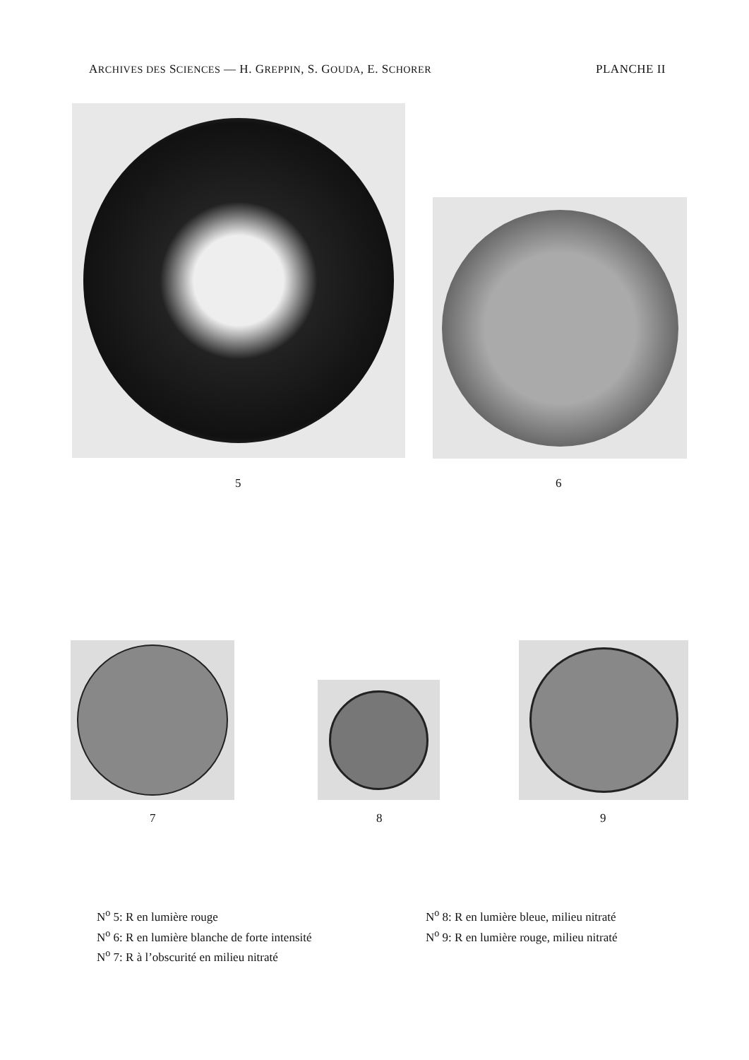ARCHIVES DES SCIENCES — H. GREPPIN, S. GOUDA, E. SCHORER PLANCHE II
5 6
7 8 9
N<sup>o</sup> 5: R en lumière rouge
N<sup>o</sup> 6: R en lumière blanche de forte intensité
N<sup>o</sup> 7: R à l’obscurité en milieu nitraté
N<sup>o</sup> 8: R en lumière bleue, milieu nitraté
N<sup>o</sup> 9: R en lumière rouge, milieu nitraté